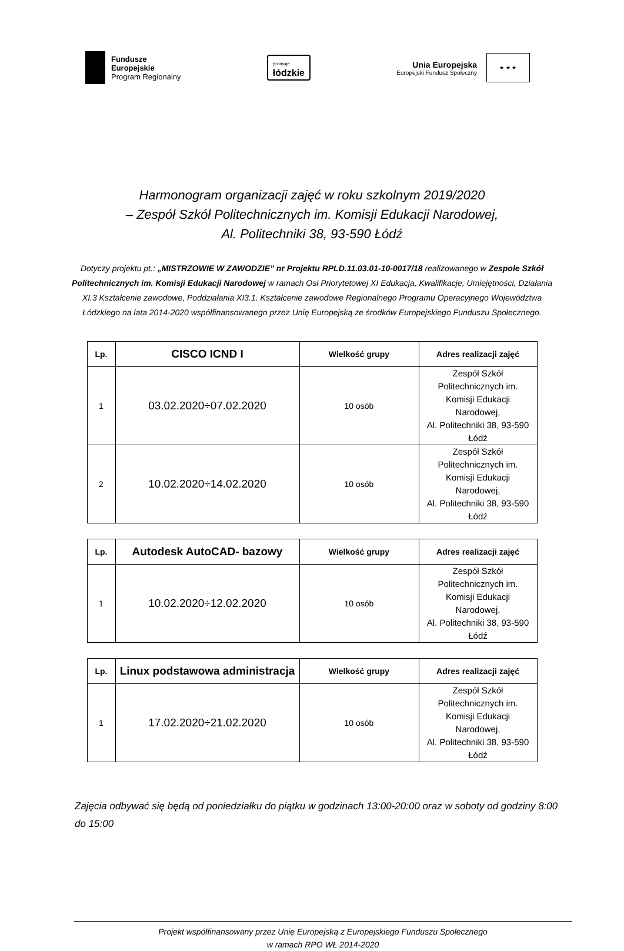Fundusze
Europejskie
Program Regionalny
promuje
łódzkie
Unia Europejska
Europejski Fundusz Społeczny
★ ★ ★
Harmonogram organizacji zajęć w roku szkolnym 2019/2020
– Zespół Szkół Politechnicznych im. Komisji Edukacji Narodowej,
Al. Politechniki 38, 93-590 Łódź
Dotyczy projektu pt.: „MISTRZOWIE W ZAWODZIE” nr Projektu RPLD.11.03.01-10-0017/18 realizowanego w Zespole Szkół Politechnicznych im. Komisji Edukacji Narodowej w ramach Osi Priorytetowej XI Edukacja, Kwalifikacje, Umiejętności, Działania XI.3 Kształcenie zawodowe, Poddziałania XI3.1. Kształcenie zawodowe Regionalnego Programu Operacyjnego Województwa Łódzkiego na lata 2014-2020 współfinansowanego przez Unię Europejską ze środków Europejskiego Funduszu Społecznego.
| Lp. | CISCO ICND I | Wielkość grupy | Adres realizacji zajęć |
| --- | --- | --- | --- |
| 1 | 03.02.2020÷07.02.2020 | 10 osób | Zespół Szkół Politechnicznych im. Komisji Edukacji Narodowej, Al. Politechniki 38, 93-590 Łódź |
| 2 | 10.02.2020÷14.02.2020 | 10 osób | Zespół Szkół Politechnicznych im. Komisji Edukacji Narodowej, Al. Politechniki 38, 93-590 Łódź |
| Lp. | Autodesk AutoCAD- bazowy | Wielkość grupy | Adres realizacji zajęć |
| --- | --- | --- | --- |
| 1 | 10.02.2020÷12.02.2020 | 10 osób | Zespół Szkół Politechnicznych im. Komisji Edukacji Narodowej, Al. Politechniki 38, 93-590 Łódź |
| Lp. | Linux podstawowa administracja | Wielkość grupy | Adres realizacji zajęć |
| --- | --- | --- | --- |
| 1 | 17.02.2020÷21.02.2020 | 10 osób | Zespół Szkół Politechnicznych im. Komisji Edukacji Narodowej, Al. Politechniki 38, 93-590 Łódź |
Zajęcia odbywać się będą od poniedziałku do piątku w godzinach 13:00-20:00 oraz w soboty od godziny 8:00 do 15:00
Projekt współfinansowany przez Unię Europejską z Europejskiego Funduszu Społecznego
w ramach RPO WŁ 2014-2020